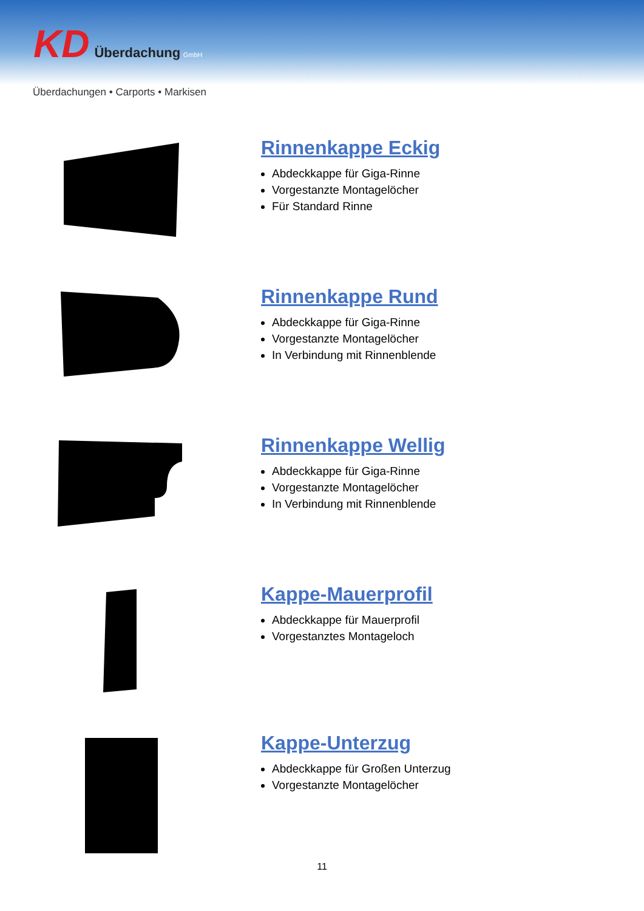KD Überdachung GmbH
Überdachungen • Carports • Markisen
Rinnenkappe Eckig
Abdeckkappe für Giga-Rinne
Vorgestanzte Montagelöcher
Für Standard Rinne
Rinnenkappe Rund
Abdeckkappe für Giga-Rinne
Vorgestanzte Montagelöcher
In Verbindung mit Rinnenblende
Rinnenkappe Wellig
Abdeckkappe für Giga-Rinne
Vorgestanzte Montagelöcher
In Verbindung mit Rinnenblende
Kappe-Mauerprofil
Abdeckkappe für Mauerprofil
Vorgestanztes Montageloch
Kappe-Unterzug
Abdeckkappe für Großen Unterzug
Vorgestanzte Montagelöcher
11